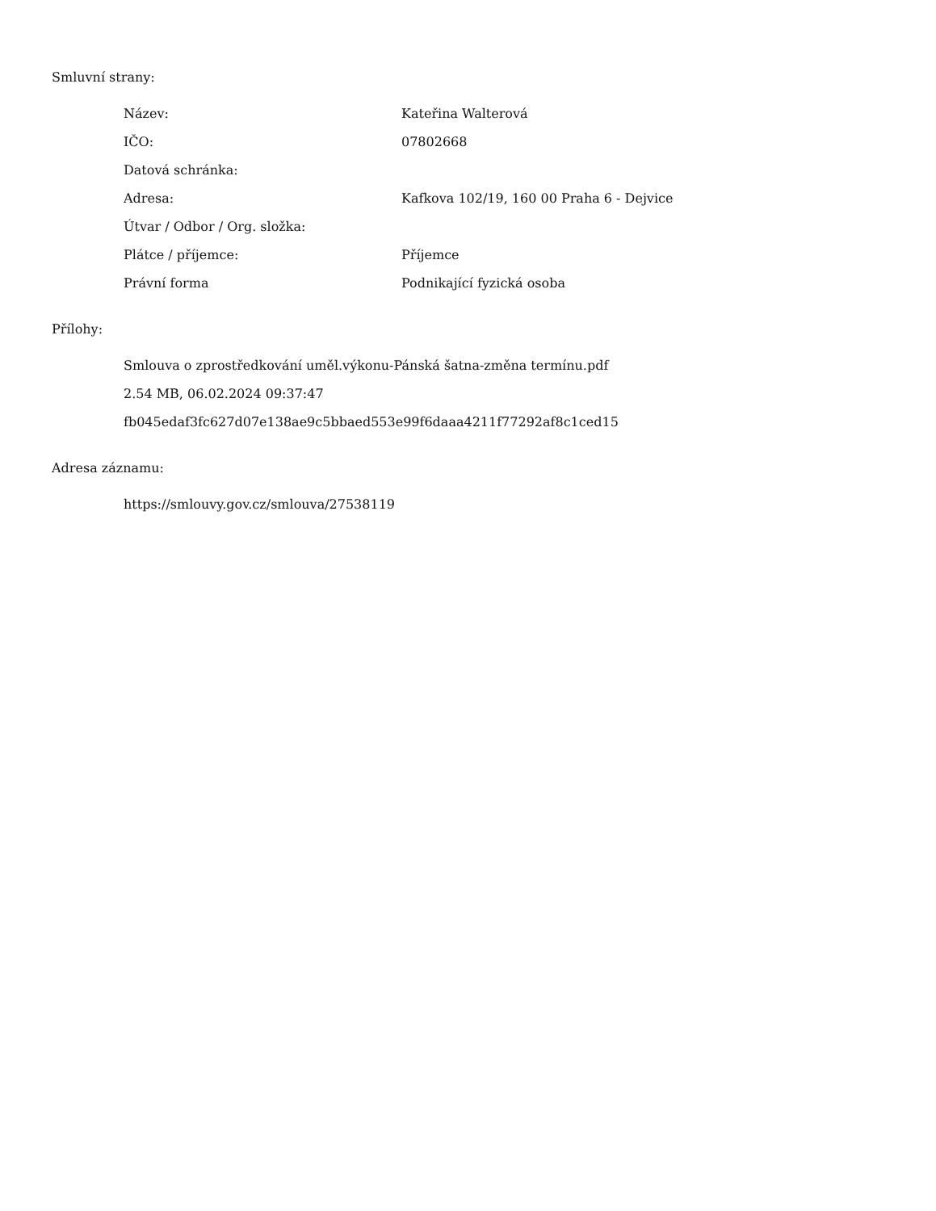Smluvní strany:
| Název: | Kateřina Walterová |
| IČO: | 07802668 |
| Datová schránka: | |
| Adresa: | Kafkova 102/19, 160 00 Praha 6 - Dejvice |
| Útvar / Odbor / Org. složka: | |
| Plátce / příjemce: | Příjemce |
| Právní forma | Podnikající fyzická osoba |
Přílohy:
Smlouva o zprostředkování uměl.výkonu-Pánská šatna-změna termínu.pdf
2.54 MB, 06.02.2024 09:37:47
fb045edaf3fc627d07e138ae9c5bbaed553e99f6daaa4211f77292af8c1ced15
Adresa záznamu:
https://smlouvy.gov.cz/smlouva/27538119